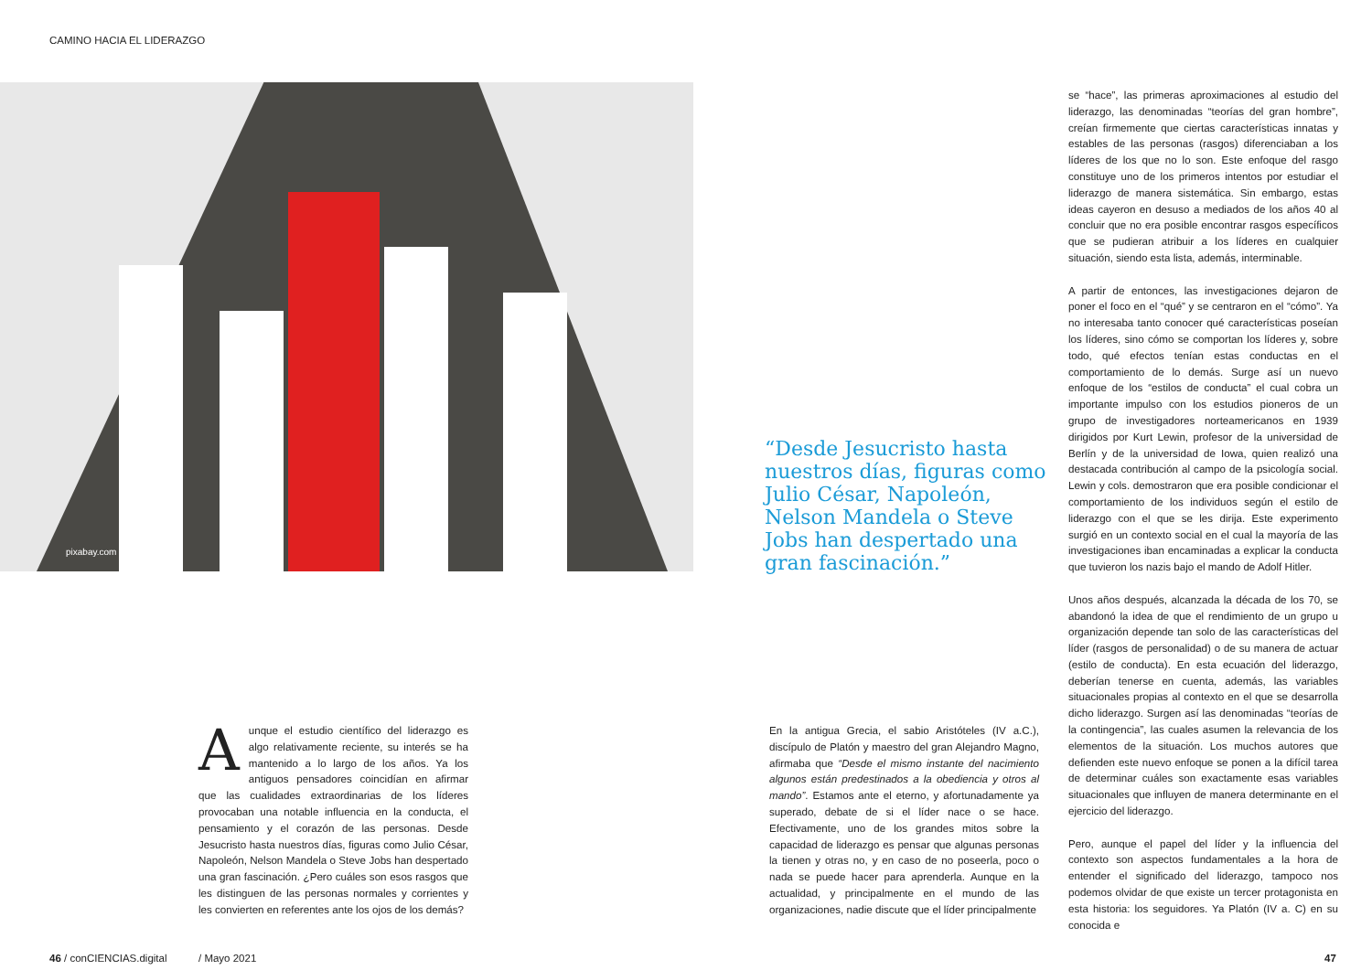CAMINO HACIA EL LIDERAZGO
pixabay.com
“Desde Jesucristo hasta nuestros días, figuras como Julio César, Napoleón, Nelson Mandela o Steve Jobs han despertado una gran fascinación.”
Aunque el estudio científico del liderazgo es algo relativamente reciente, su interés se ha mantenido a lo largo de los años. Ya los antiguos pensadores coincidían en afirmar que las cualidades extraordinarias de los líderes provocaban una notable influencia en la conducta, el pensamiento y el corazón de las personas. Desde Jesucristo hasta nuestros días, figuras como Julio César, Napoleón, Nelson Mandela o Steve Jobs han despertado una gran fascinación. ¿Pero cuáles son esos rasgos que les distinguen de las personas normales y corrientes y les convierten en referentes ante los ojos de los demás?
En la antigua Grecia, el sabio Aristóteles (IV a.C.), discípulo de Platón y maestro del gran Alejandro Magno, afirmaba que “Desde el mismo instante del nacimiento algunos están predestinados a la obediencia y otros al mando”. Estamos ante el eterno, y afortunadamente ya superado, debate de si el líder nace o se hace. Efectivamente, uno de los grandes mitos sobre la capacidad de liderazgo es pensar que algunas personas la tienen y otras no, y en caso de no poseerla, poco o nada se puede hacer para aprenderla. Aunque en la actualidad, y principalmente en el mundo de las organizaciones, nadie discute que el líder principalmente
se “hace”, las primeras aproximaciones al estudio del liderazgo, las denominadas “teorías del gran hombre”, creían firmemente que ciertas características innatas y estables de las personas (rasgos) diferenciaban a los líderes de los que no lo son. Este enfoque del rasgo constituye uno de los primeros intentos por estudiar el liderazgo de manera sistemática. Sin embargo, estas ideas cayeron en desuso a mediados de los años 40 al concluir que no era posible encontrar rasgos específicos que se pudieran atribuir a los líderes en cualquier situación, siendo esta lista, además, interminable.
A partir de entonces, las investigaciones dejaron de poner el foco en el “qué” y se centraron en el “cómo”. Ya no interesaba tanto conocer qué características poseían los líderes, sino cómo se comportan los líderes y, sobre todo, qué efectos tenían estas conductas en el comportamiento de lo demás. Surge así un nuevo enfoque de los “estilos de conducta” el cual cobra un importante impulso con los estudios pioneros de un grupo de investigadores norteamericanos en 1939 dirigidos por Kurt Lewin, profesor de la universidad de Berlín y de la universidad de Iowa, quien realizó una destacada contribución al campo de la psicología social. Lewin y cols. demostraron que era posible condicionar el comportamiento de los individuos según el estilo de liderazgo con el que se les dirija. Este experimento surgió en un contexto social en el cual la mayoría de las investigaciones iban encaminadas a explicar la conducta que tuvieron los nazis bajo el mando de Adolf Hitler.
Unos años después, alcanzada la década de los 70, se abandonó la idea de que el rendimiento de un grupo u organización depende tan solo de las características del líder (rasgos de personalidad) o de su manera de actuar (estilo de conducta). En esta ecuación del liderazgo, deberían tenerse en cuenta, además, las variables situacionales propias al contexto en el que se desarrolla dicho liderazgo. Surgen así las denominadas “teorías de la contingencia”, las cuales asumen la relevancia de los elementos de la situación. Los muchos autores que defienden este nuevo enfoque se ponen a la difícil tarea de determinar cuáles son exactamente esas variables situacionales que influyen de manera determinante en el ejercicio del liderazgo.
Pero, aunque el papel del líder y la influencia del contexto son aspectos fundamentales a la hora de entender el significado del liderazgo, tampoco nos podemos olvidar de que existe un tercer protagonista en esta historia: los seguidores. Ya Platón (IV a. C) en su conocida e
46 / conCIENCIAS.digital / Mayo 2021 47